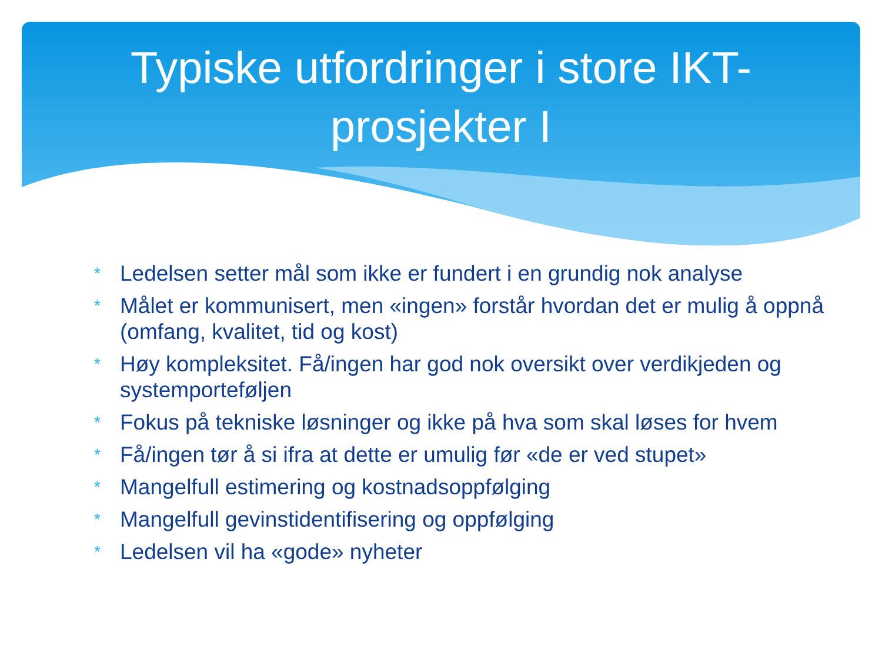Typiske utfordringer i store IKT-
prosjekter I
* Ledelsen setter mål som ikke er fundert i en grundig nok analyse
* Målet er kommunisert, men «ingen» forstår hvordan det er mulig å oppnå (omfang, kvalitet, tid og kost)
* Høy kompleksitet. Få/ingen har god nok oversikt over verdikjeden og systemporteføljen
* Fokus på tekniske løsninger og ikke på hva som skal løses for hvem
* Få/ingen tør å si ifra at dette er umulig før «de er ved stupet»
* Mangelfull estimering og kostnadsoppfølging
* Mangelfull gevinstidentifisering og oppfølging
* Ledelsen vil ha «gode» nyheter